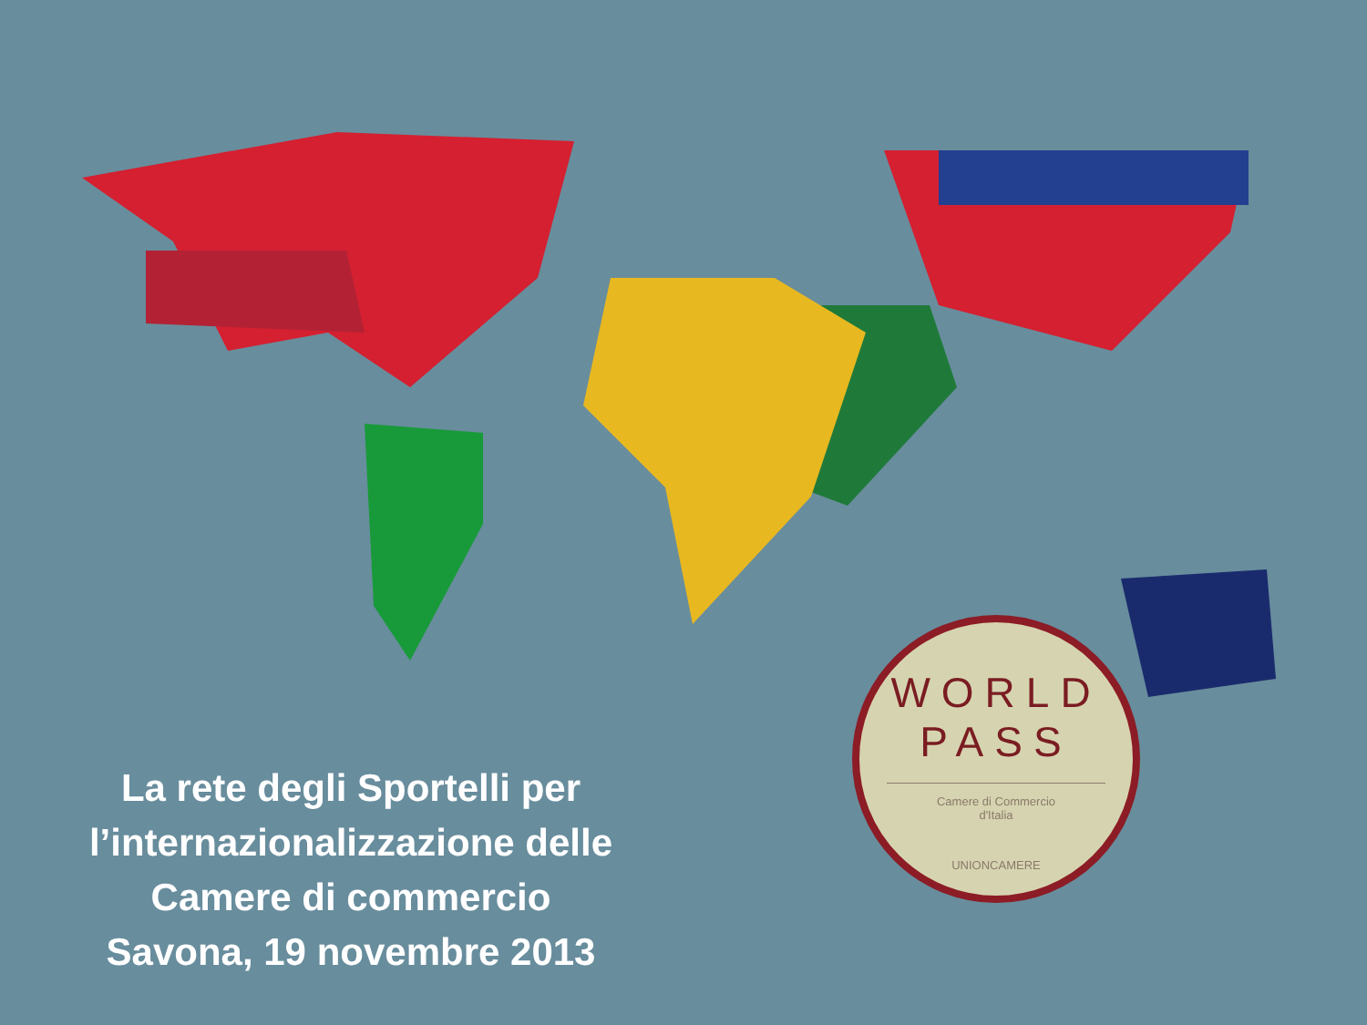La rete degli Sportelli per
l’internazionalizzazione delle
Camere di commercio
Savona, 19 novembre 2013
WORLD
PASS
Camere di Commercio
d'Italia
UNIONCAMERE